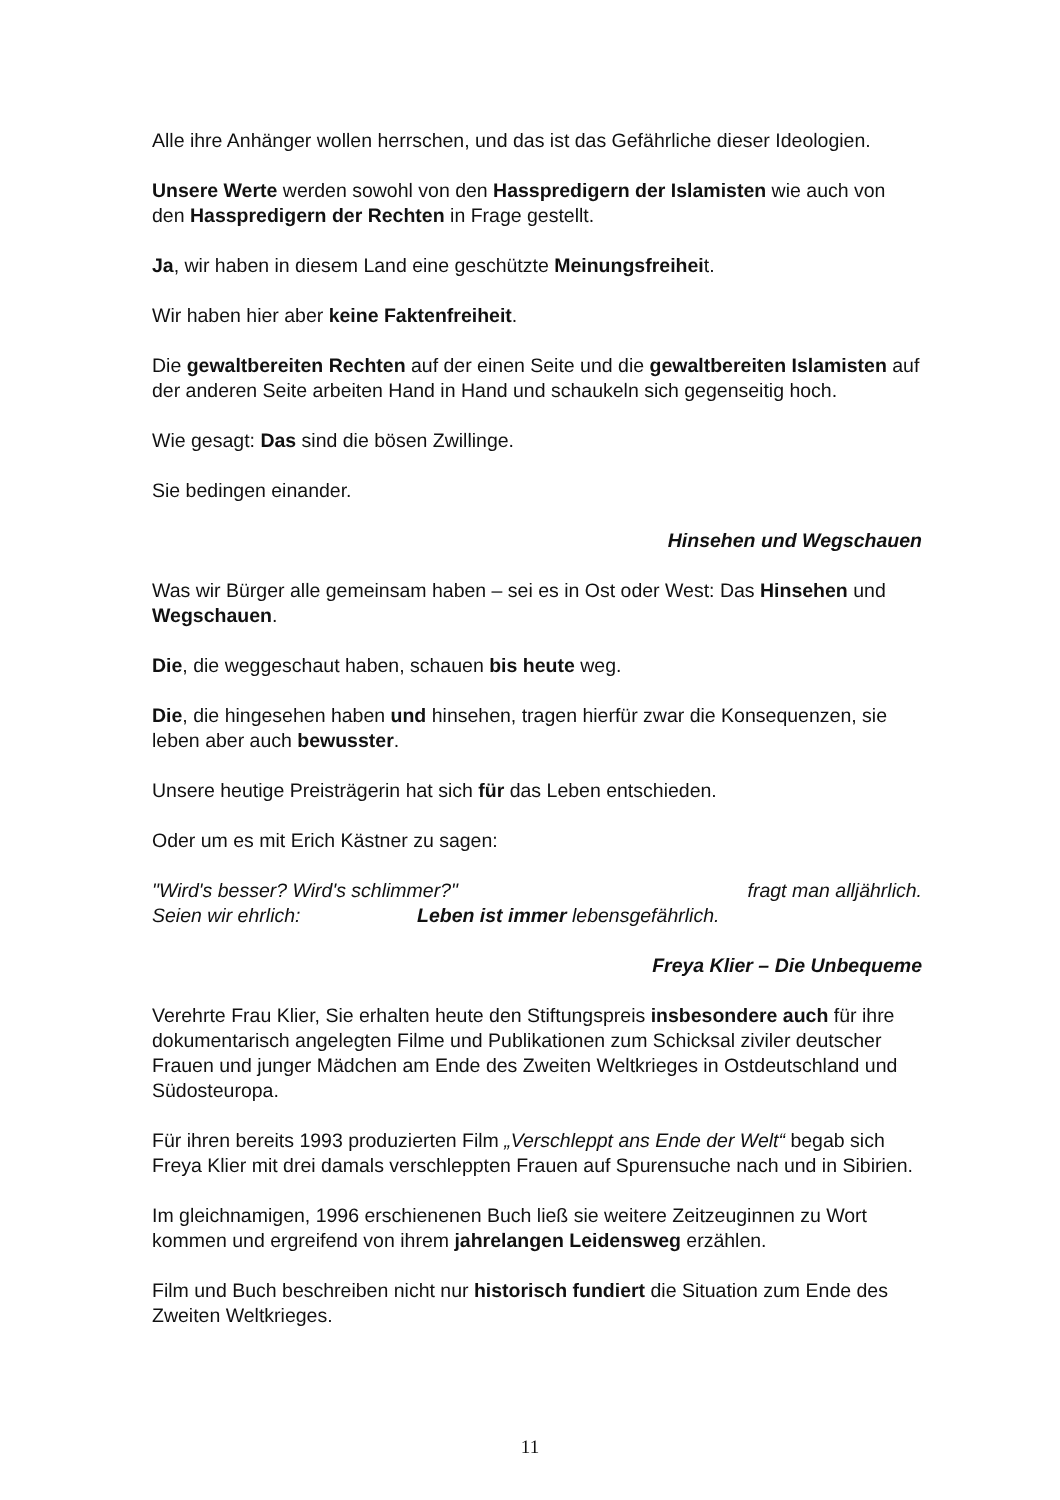Alle ihre Anhänger wollen herrschen, und das ist das Gefährliche dieser Ideologien.
Unsere Werte werden sowohl von den Hasspredigern der Islamisten wie auch von den Hasspredigern der Rechten in Frage gestellt.
Ja, wir haben in diesem Land eine geschützte Meinungsfreiheit.
Wir haben hier aber keine Faktenfreiheit.
Die gewaltbereiten Rechten auf der einen Seite und die gewaltbereiten Islamisten auf der anderen Seite arbeiten Hand in Hand und schaukeln sich gegenseitig hoch.
Wie gesagt: Das sind die bösen Zwillinge.
Sie bedingen einander.
Hinsehen und Wegschauen
Was wir Bürger alle gemeinsam haben – sei es in Ost oder West: Das Hinsehen und Wegschauen.
Die, die weggeschaut haben, schauen bis heute weg.
Die, die hingesehen haben und hinsehen, tragen hierfür zwar die Konsequenzen, sie leben aber auch bewusster.
Unsere heutige Preisträgerin hat sich für das Leben entschieden.
Oder um es mit Erich Kästner zu sagen:
"Wird's besser? Wird's schlimmer?" fragt man alljährlich.
Seien wir ehrlich: Leben ist immer lebensgefährlich.
Freya Klier – Die Unbequeme
Verehrte Frau Klier, Sie erhalten heute den Stiftungspreis insbesondere auch für ihre dokumentarisch angelegten Filme und Publikationen zum Schicksal ziviler deutscher Frauen und junger Mädchen am Ende des Zweiten Weltkrieges in Ostdeutschland und Südosteuropa.
Für ihren bereits 1993 produzierten Film „Verschleppt ans Ende der Welt“ begab sich Freya Klier mit drei damals verschleppten Frauen auf Spurensuche nach und in Sibirien.
Im gleichnamigen, 1996 erschienenen Buch ließ sie weitere Zeitzeuginnen zu Wort kommen und ergreifend von ihrem jahrelangen Leidensweg erzählen.
Film und Buch beschreiben nicht nur historisch fundiert die Situation zum Ende des Zweiten Weltkrieges.
11